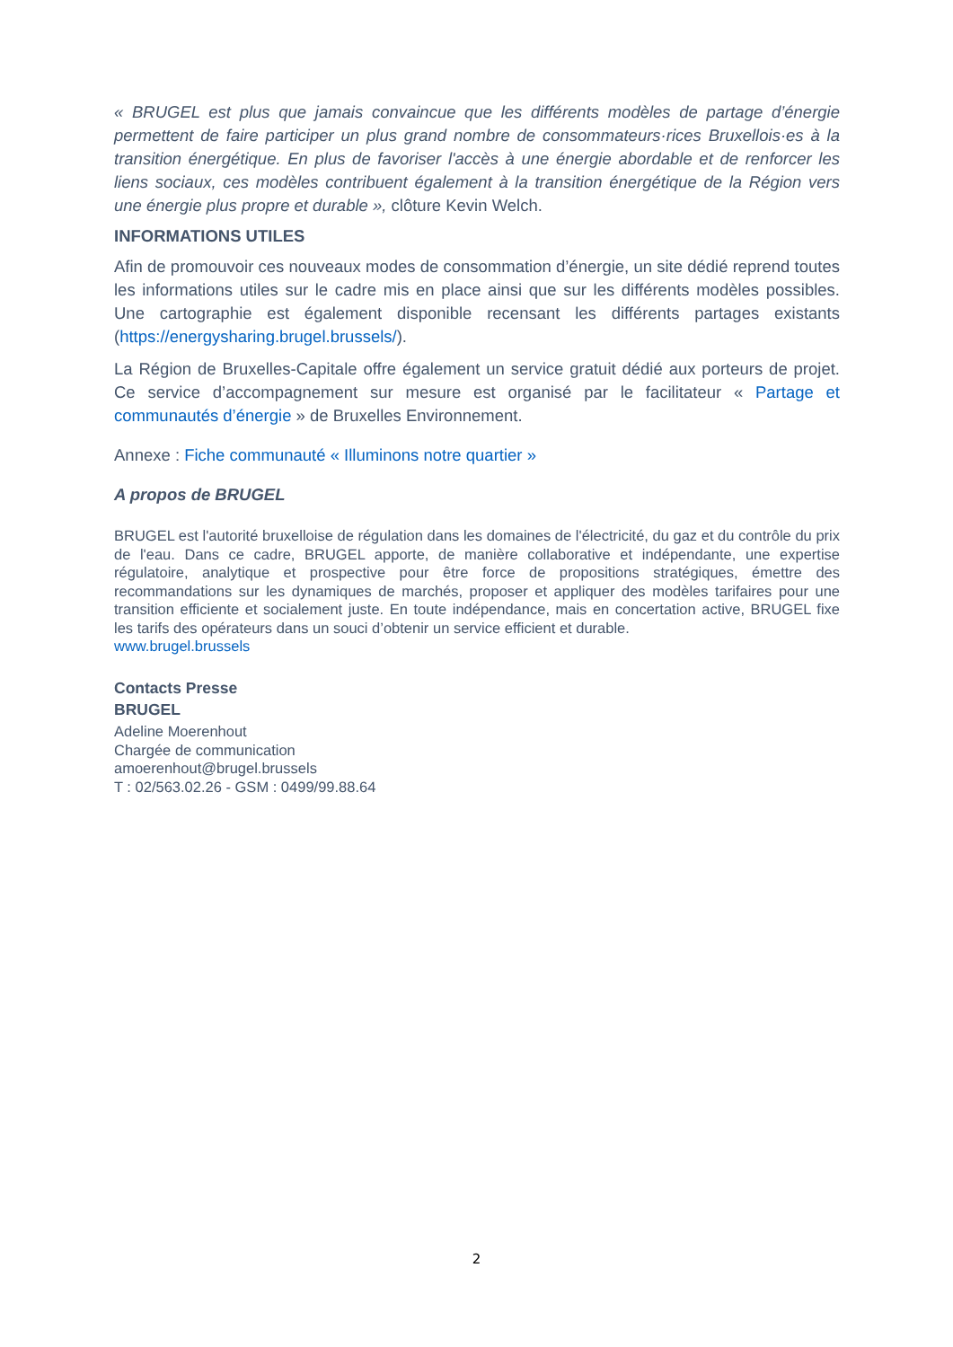« BRUGEL est plus que jamais convaincue que les différents modèles de partage d’énergie permettent de faire participer un plus grand nombre de consommateurs·rices Bruxellois·es à la transition énergétique. En plus de favoriser l'accès à une énergie abordable et de renforcer les liens sociaux, ces modèles contribuent également à la transition énergétique de la Région vers une énergie plus propre et durable », clôture Kevin Welch.
INFORMATIONS UTILES
Afin de promouvoir ces nouveaux modes de consommation d’énergie, un site dédié reprend toutes les informations utiles sur le cadre mis en place ainsi que sur les différents modèles possibles. Une cartographie est également disponible recensant les différents partages existants (https://energysharing.brugel.brussels/).
La Région de Bruxelles-Capitale offre également un service gratuit dédié aux porteurs de projet. Ce service d’accompagnement sur mesure est organisé par le facilitateur « Partage et communautés d’énergie » de Bruxelles Environnement.
Annexe : Fiche communauté « Illuminons notre quartier »
A propos de BRUGEL
BRUGEL est l'autorité bruxelloise de régulation dans les domaines de l'électricité, du gaz et du contrôle du prix de l'eau. Dans ce cadre, BRUGEL apporte, de manière collaborative et indépendante, une expertise régulatoire, analytique et prospective pour être force de propositions stratégiques, émettre des recommandations sur les dynamiques de marchés, proposer et appliquer des modèles tarifaires pour une transition efficiente et socialement juste. En toute indépendance, mais en concertation active, BRUGEL fixe les tarifs des opérateurs dans un souci d’obtenir un service efficient et durable.
www.brugel.brussels
Contacts Presse
BRUGEL
Adeline Moerenhout
Chargée de communication
amoerenhout@brugel.brussels
T : 02/563.02.26 - GSM : 0499/99.88.64
2